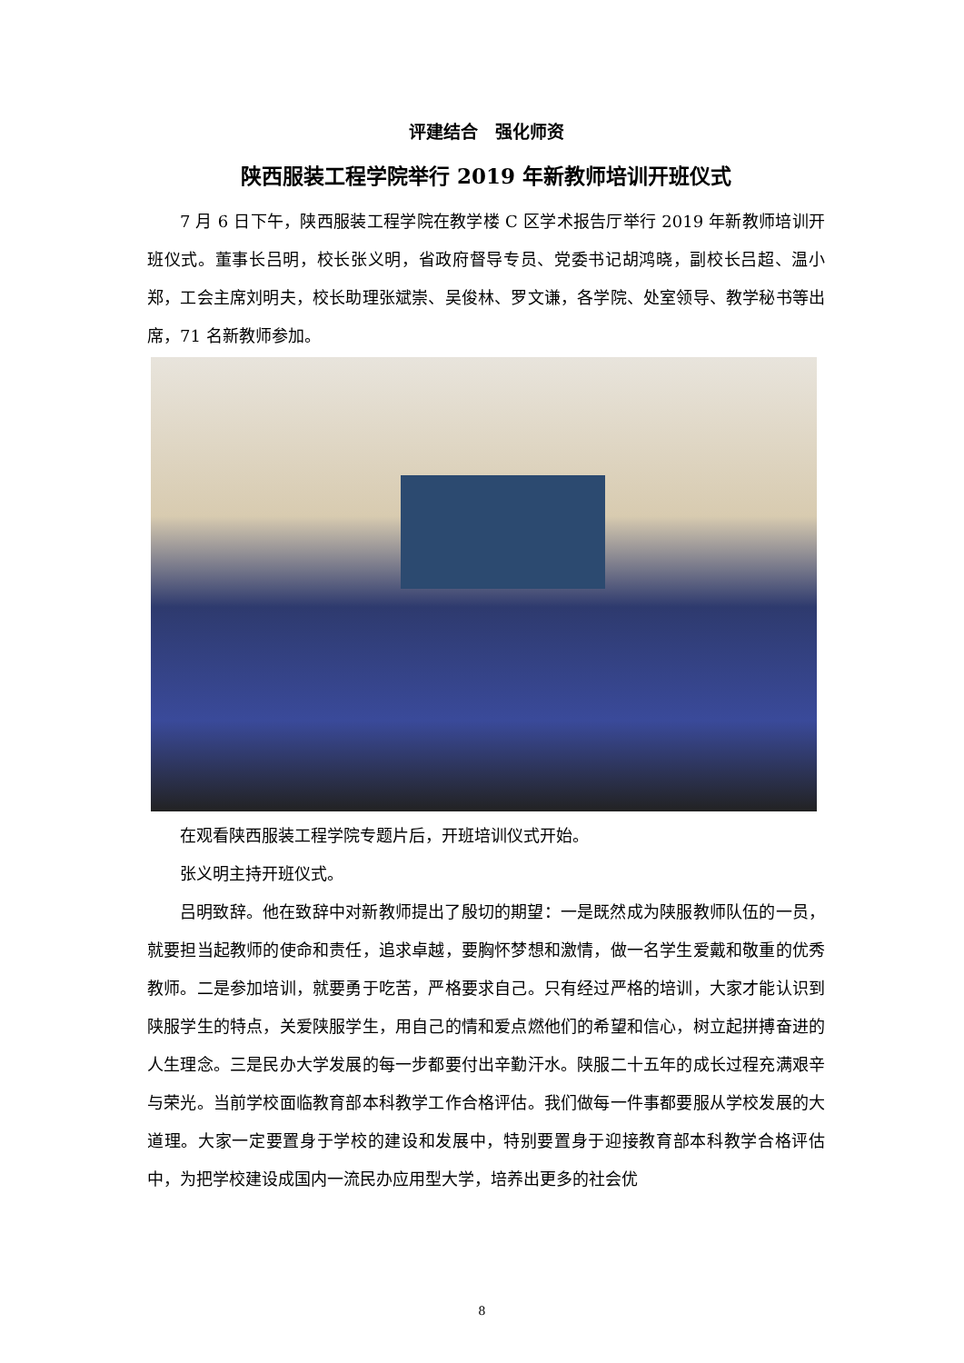评建结合　强化师资
陕西服装工程学院举行 2019 年新教师培训开班仪式
7 月 6 日下午，陕西服装工程学院在教学楼 C 区学术报告厅举行 2019 年新教师培训开班仪式。董事长吕明，校长张义明，省政府督导专员、党委书记胡鸿晓，副校长吕超、温小郑，工会主席刘明夫，校长助理张斌崇、吴俊林、罗文谦，各学院、处室领导、教学秘书等出席，71 名新教师参加。
在观看陕西服装工程学院专题片后，开班培训仪式开始。
张义明主持开班仪式。
吕明致辞。他在致辞中对新教师提出了殷切的期望：一是既然成为陕服教师队伍的一员，就要担当起教师的使命和责任，追求卓越，要胸怀梦想和激情，做一名学生爱戴和敬重的优秀教师。二是参加培训，就要勇于吃苦，严格要求自己。只有经过严格的培训，大家才能认识到陕服学生的特点，关爱陕服学生，用自己的情和爱点燃他们的希望和信心，树立起拼搏奋进的人生理念。三是民办大学发展的每一步都要付出辛勤汗水。陕服二十五年的成长过程充满艰辛与荣光。当前学校面临教育部本科教学工作合格评估。我们做每一件事都要服从学校发展的大道理。大家一定要置身于学校的建设和发展中，特别要置身于迎接教育部本科教学合格评估中，为把学校建设成国内一流民办应用型大学，培养出更多的社会优
8